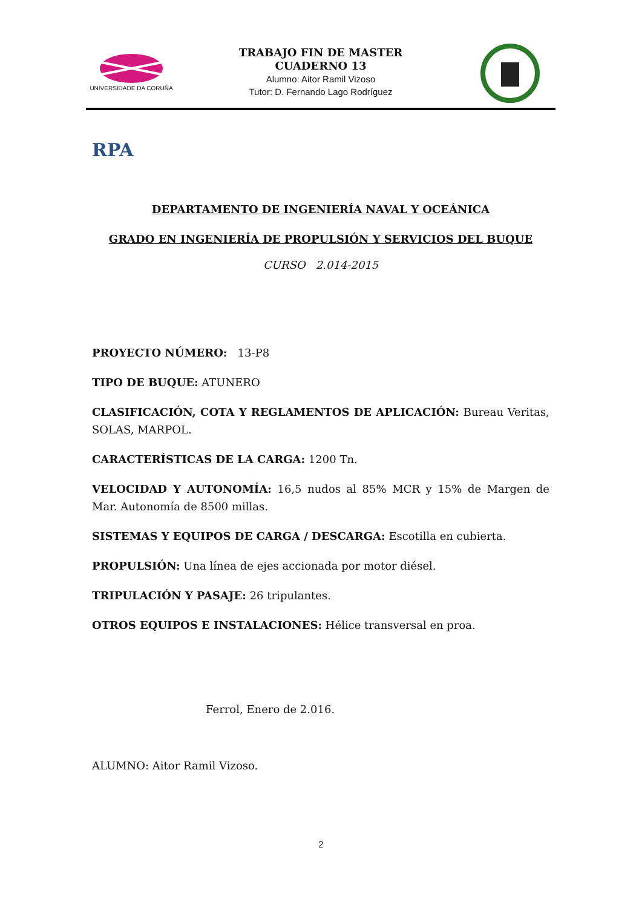UNIVERSIDADE DA CORUÑA
TRABAJO FIN DE MASTER
CUADERNO 13
Alumno: Aitor Ramil Vizoso
Tutor: D. Fernando Lago Rodríguez
RPA
DEPARTAMENTO DE INGENIERÍA NAVAL Y OCEÁNICA
GRADO EN INGENIERÍA DE PROPULSIÓN Y SERVICIOS DEL BUQUE
CURSO 2.014-2015
PROYECTO NÚMERO: 13-P8
TIPO DE BUQUE: ATUNERO
CLASIFICACIÓN, COTA Y REGLAMENTOS DE APLICACIÓN: Bureau Veritas, SOLAS, MARPOL.
CARACTERÍSTICAS DE LA CARGA: 1200 Tn.
VELOCIDAD Y AUTONOMÍA: 16,5 nudos al 85% MCR y 15% de Margen de Mar. Autonomía de 8500 millas.
SISTEMAS Y EQUIPOS DE CARGA / DESCARGA: Escotilla en cubierta.
PROPULSIÓN: Una línea de ejes accionada por motor diésel.
TRIPULACIÓN Y PASAJE: 26 tripulantes.
OTROS EQUIPOS E INSTALACIONES: Hélice transversal en proa.
Ferrol, Enero de 2.016.
ALUMNO: Aitor Ramil Vizoso.
2